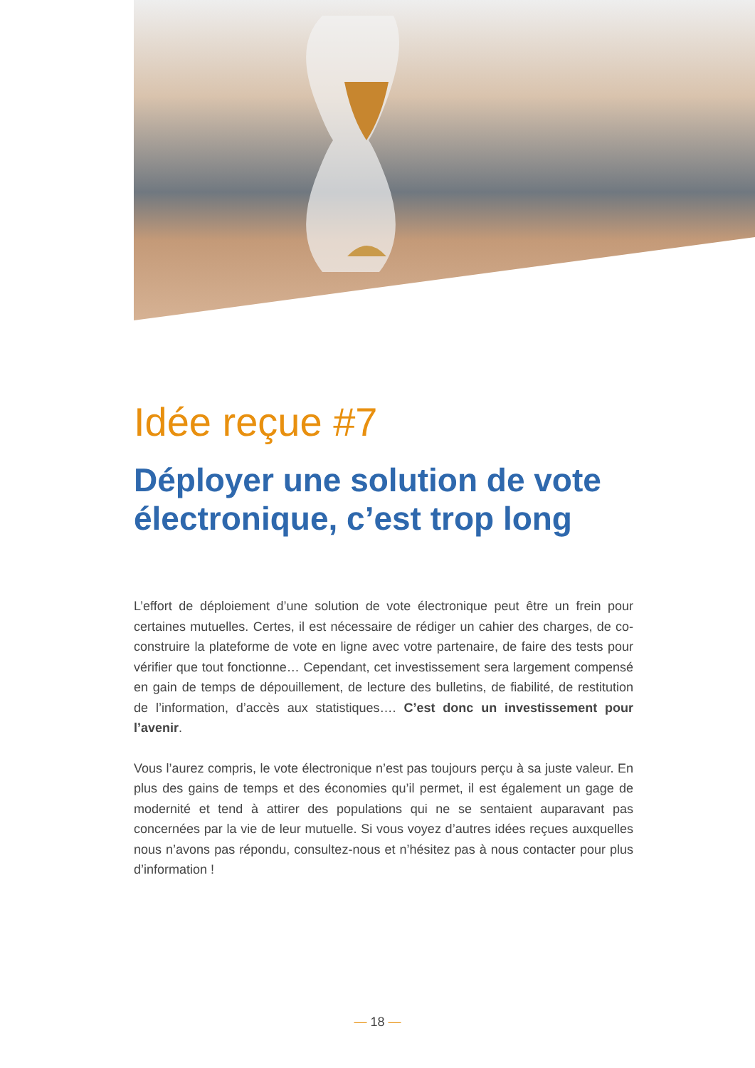Idée reçue #7
Déployer une solution de vote électronique, c’est trop long
L’effort de déploiement d’une solution de vote électronique peut être un frein pour certaines mutuelles. Certes, il est nécessaire de rédiger un cahier des charges, de co-construire la plateforme de vote en ligne avec votre partenaire, de faire des tests pour vérifier que tout fonctionne… Cependant, cet investissement sera largement compensé en gain de temps de dépouillement, de lecture des bulletins, de fiabilité, de restitution de l’information, d’accès aux statistiques…. C’est donc un investissement pour l’avenir.
Vous l’aurez compris, le vote électronique n’est pas toujours perçu à sa juste valeur. En plus des gains de temps et des économies qu’il permet, il est également un gage de modernité et tend à attirer des populations qui ne se sentaient auparavant pas concernées par la vie de leur mutuelle. Si vous voyez d’autres idées reçues auxquelles nous n’avons pas répondu, consultez-nous et n’hésitez pas à nous contacter pour plus d’information !
— 18 —